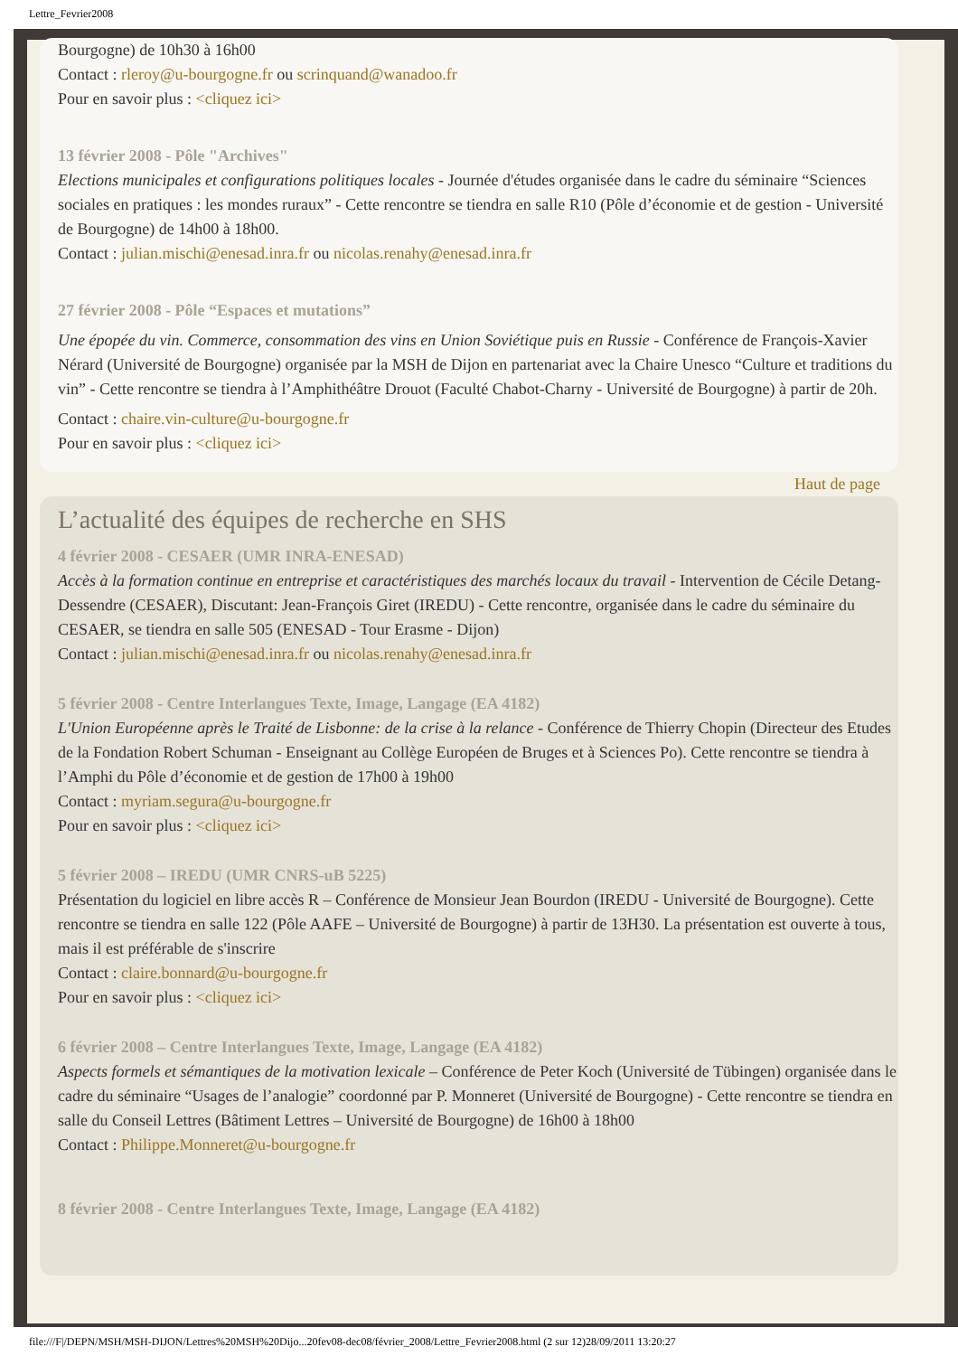Lettre_Fevrier2008
Bourgogne) de 10h30 à 16h00
Contact : rleroy@u-bourgogne.fr ou scrinquand@wanadoo.fr
Pour en savoir plus : <cliquez ici>
13 février 2008 - Pôle "Archives"
Elections municipales et configurations politiques locales - Journée d'études organisée dans le cadre du séminaire “Sciences sociales en pratiques : les mondes ruraux” - Cette rencontre se tiendra en salle R10 (Pôle d’économie et de gestion - Université de Bourgogne) de 14h00 à 18h00.
Contact : julian.mischi@enesad.inra.fr ou nicolas.renahy@enesad.inra.fr
27 février 2008 - Pôle “Espaces et mutations”
Une épopée du vin. Commerce, consommation des vins en Union Soviétique puis en Russie - Conférence de François-Xavier Nérard (Université de Bourgogne) organisée par la MSH de Dijon en partenariat avec la Chaire Unesco “Culture et traditions du vin” - Cette rencontre se tiendra à l’Amphithéâtre Drouot (Faculté Chabot-Charny - Université de Bourgogne) à partir de 20h.
Contact : chaire.vin-culture@u-bourgogne.fr
Pour en savoir plus : <cliquez ici>
Haut de page
L’actualité des équipes de recherche en SHS
4 février 2008 - CESAER (UMR INRA-ENESAD)
Accès à la formation continue en entreprise et caractéristiques des marchés locaux du travail - Intervention de Cécile Detang-Dessendre (CESAER), Discutant: Jean-François Giret (IREDU) - Cette rencontre, organisée dans le cadre du séminaire du CESAER, se tiendra en salle 505 (ENESAD - Tour Erasme - Dijon)
Contact : julian.mischi@enesad.inra.fr ou nicolas.renahy@enesad.inra.fr
5 février 2008 - Centre Interlangues Texte, Image, Langage (EA 4182)
L'Union Européenne après le Traité de Lisbonne: de la crise à la relance - Conférence de Thierry Chopin (Directeur des Etudes de la Fondation Robert Schuman - Enseignant au Collège Européen de Bruges et à Sciences Po). Cette rencontre se tiendra à l’Amphi du Pôle d’économie et de gestion de 17h00 à 19h00
Contact : myriam.segura@u-bourgogne.fr
Pour en savoir plus : <cliquez ici>
5 février 2008 – IREDU (UMR CNRS-uB 5225)
Présentation du logiciel en libre accès R – Conférence de Monsieur Jean Bourdon (IREDU - Université de Bourgogne). Cette rencontre se tiendra en salle 122 (Pôle AAFE – Université de Bourgogne) à partir de 13H30. La présentation est ouverte à tous, mais il est préférable de s'inscrire
Contact : claire.bonnard@u-bourgogne.fr
Pour en savoir plus : <cliquez ici>
6 février 2008 – Centre Interlangues Texte, Image, Langage (EA 4182)
Aspects formels et sémantiques de la motivation lexicale – Conférence de Peter Koch (Université de Tübingen) organisée dans le cadre du séminaire “Usages de l’analogie” coordonné par P. Monneret (Université de Bourgogne) - Cette rencontre se tiendra en salle du Conseil Lettres (Bâtiment Lettres – Université de Bourgogne) de 16h00 à 18h00
Contact : Philippe.Monneret@u-bourgogne.fr
8 février 2008 - Centre Interlangues Texte, Image, Langage (EA 4182)
file:///F|/DEPN/MSH/MSH-DIJON/Lettres%20MSH%20Dijo...20fev08-dec08/février_2008/Lettre_Fevrier2008.html (2 sur 12)28/09/2011 13:20:27